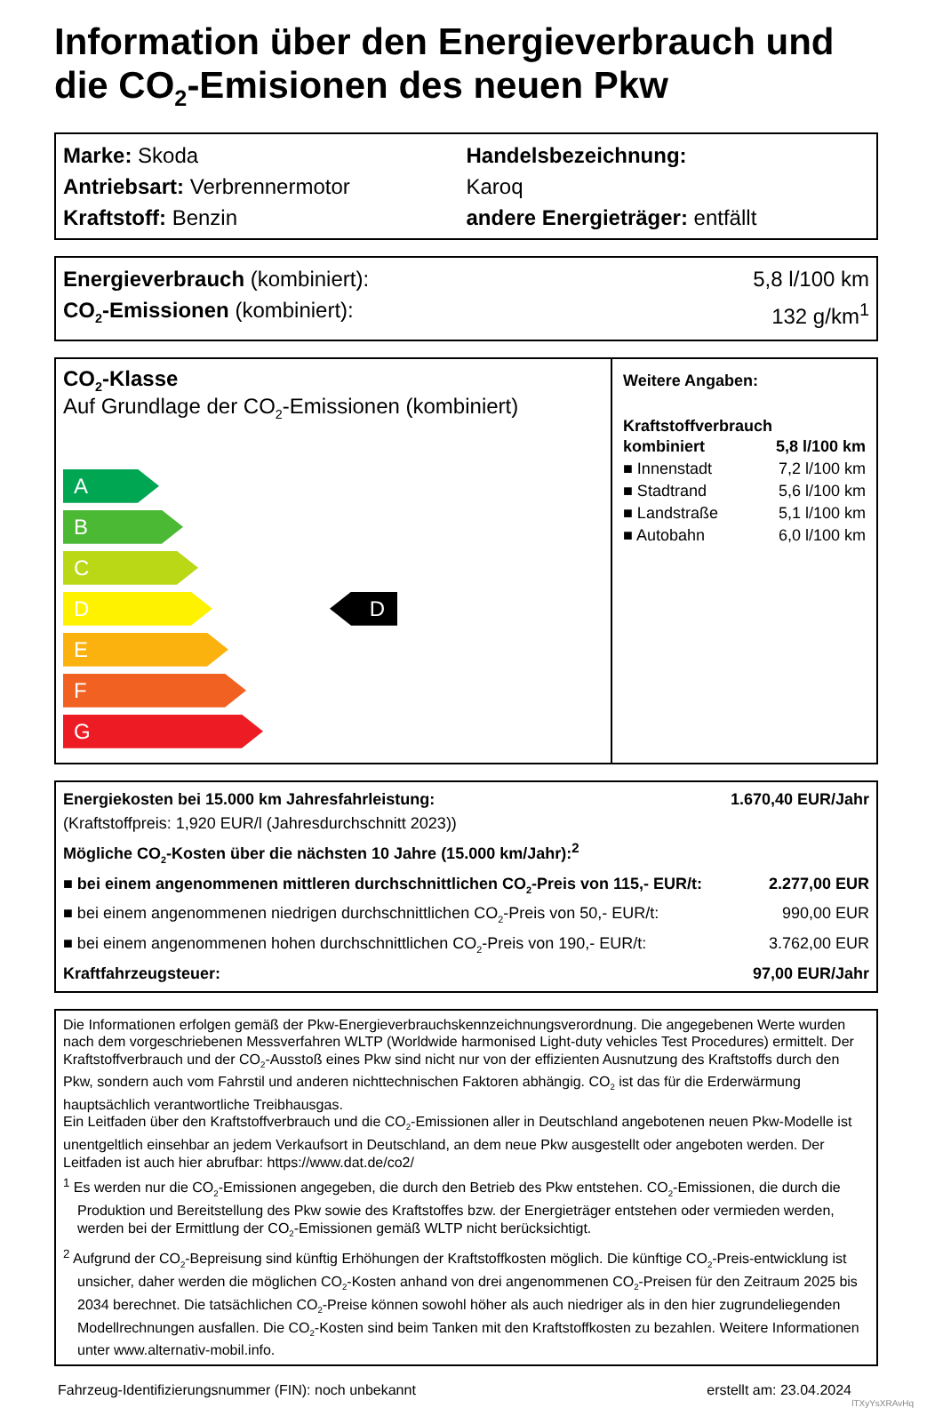Information über den Energieverbrauch und die CO<sub>2</sub>-Emisionen des neuen Pkw
Marke: Skoda
Antriebsart: Verbrennermotor
Kraftstoff: Benzin
Handelsbezeichnung:
Karoq
andere Energieträger: entfällt
Energieverbrauch (kombiniert): 5,8 l/100 km
CO<sub>2</sub>-Emissionen (kombiniert): 132 g/km<sup>1</sup>
CO<sub>2</sub>-Klasse
Auf Grundlage der CO<sub>2</sub>-Emissionen (kombiniert)
A
B
C
D
E
F
G
D
Weitere Angaben:
Kraftstoffverbrauch
| kombiniert | 5,8 l/100 km |
| ■ Innenstadt | 7,2 l/100 km |
| ■ Stadtrand | 5,6 l/100 km |
| ■ Landstraße | 5,1 l/100 km |
| ■ Autobahn | 6,0 l/100 km |
Energiekosten bei 15.000 km Jahresfahrleistung: 1.670,40 EUR/Jahr
(Kraftstoffpreis: 1,920 EUR/l (Jahresdurchschnitt 2023))
Mögliche CO<sub>2</sub>-Kosten über die nächsten 10 Jahre (15.000 km/Jahr):<sup>2</sup>
■ bei einem angenommenen mittleren durchschnittlichen CO<sub>2</sub>-Preis von 115,- EUR/t: 2.277,00 EUR
■ bei einem angenommenen niedrigen durchschnittlichen CO<sub>2</sub>-Preis von 50,- EUR/t: 990,00 EUR
■ bei einem angenommenen hohen durchschnittlichen CO<sub>2</sub>-Preis von 190,- EUR/t: 3.762,00 EUR
Kraftfahrzeugsteuer: 97,00 EUR/Jahr
Die Informationen erfolgen gemäß der Pkw-Energieverbrauchskennzeichnungsverordnung. Die angegebenen Werte wurden nach dem vorgeschriebenen Messverfahren WLTP (Worldwide harmonised Light-duty vehicles Test Procedures) ermittelt. Der Kraftstoffverbrauch und der CO<sub>2</sub>-Ausstoß eines Pkw sind nicht nur von der effizienten Ausnutzung des Kraftstoffs durch den Pkw, sondern auch vom Fahrstil und anderen nichttechnischen Faktoren abhängig. CO<sub>2</sub> ist das für die Erderwärmung hauptsächlich verantwortliche Treibhausgas.
Ein Leitfaden über den Kraftstoffverbrauch und die CO<sub>2</sub>-Emissionen aller in Deutschland angebotenen neuen Pkw-Modelle ist unentgeltlich einsehbar an jedem Verkaufsort in Deutschland, an dem neue Pkw ausgestellt oder angeboten werden. Der Leitfaden ist auch hier abrufbar: https://www.dat.de/co2/
<sup>1</sup> Es werden nur die CO<sub>2</sub>-Emissionen angegeben, die durch den Betrieb des Pkw entstehen. CO<sub>2</sub>-Emissionen, die durch die Produktion und Bereitstellung des Pkw sowie des Kraftstoffes bzw. der Energieträger entstehen oder vermieden werden, werden bei der Ermittlung der CO<sub>2</sub>-Emissionen gemäß WLTP nicht berücksichtigt.
<sup>2</sup> Aufgrund der CO<sub>2</sub>-Bepreisung sind künftig Erhöhungen der Kraftstoffkosten möglich. Die künftige CO<sub>2</sub>-Preis-entwicklung ist unsicher, daher werden die möglichen CO<sub>2</sub>-Kosten anhand von drei angenommenen CO<sub>2</sub>-Preisen für den Zeitraum 2025 bis 2034 berechnet. Die tatsächlichen CO<sub>2</sub>-Preise können sowohl höher als auch niedriger als in den hier zugrundeliegenden Modellrechnungen ausfallen. Die CO<sub>2</sub>-Kosten sind beim Tanken mit den Kraftstoffkosten zu bezahlen. Weitere Informationen unter www.alternativ-mobil.info.
Fahrzeug-Identifizierungsnummer (FIN): noch unbekannt erstellt am: 23.04.2024
lTXyYsXRAvHq